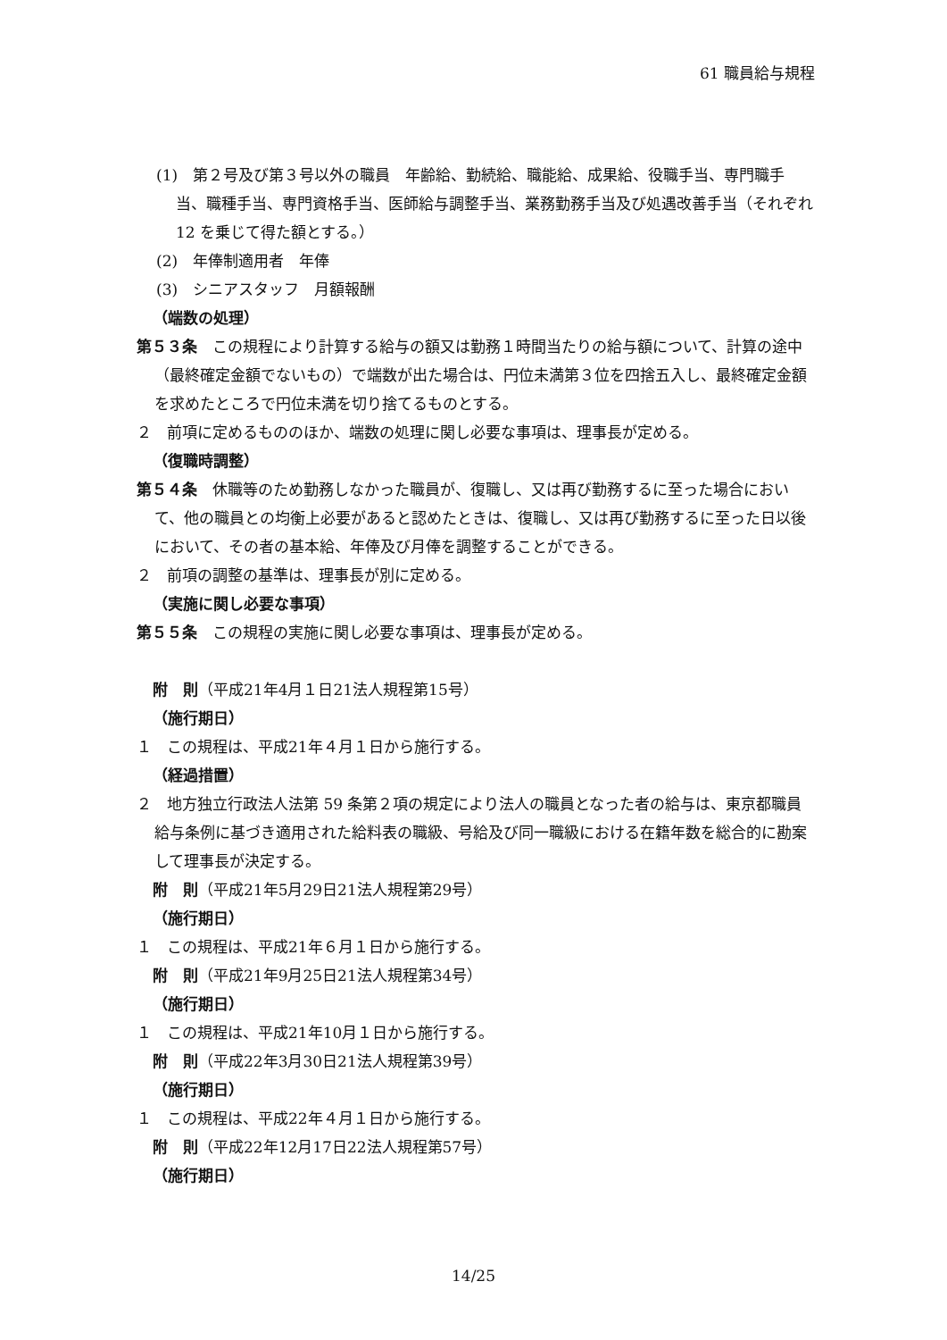61 職員給与規程
(1)　第２号及び第３号以外の職員　年齢給、勤続給、職能給、成果給、役職手当、専門職手当、職種手当、専門資格手当、医師給与調整手当、業務勤務手当及び処遇改善手当（それぞれ 12 を乗じて得た額とする。）
(2)　年俸制適用者　年俸
(3)　シニアスタッフ　月額報酬
（端数の処理）
第５３条　この規程により計算する給与の額又は勤務１時間当たりの給与額について、計算の途中（最終確定金額でないもの）で端数が出た場合は、円位未満第３位を四捨五入し、最終確定金額を求めたところで円位未満を切り捨てるものとする。
２　前項に定めるもののほか、端数の処理に関し必要な事項は、理事長が定める。
（復職時調整）
第５４条　休職等のため勤務しなかった職員が、復職し、又は再び勤務するに至った場合において、他の職員との均衡上必要があると認めたときは、復職し、又は再び勤務するに至った日以後において、その者の基本給、年俸及び月俸を調整することができる。
２　前項の調整の基準は、理事長が別に定める。
（実施に関し必要な事項）
第５５条　この規程の実施に関し必要な事項は、理事長が定める。
附　則（平成21年4月１日21法人規程第15号）
（施行期日）
１　この規程は、平成21年４月１日から施行する。
（経過措置）
２　地方独立行政法人法第 59 条第２項の規定により法人の職員となった者の給与は、東京都職員給与条例に基づき適用された給料表の職級、号給及び同一職級における在籍年数を総合的に勘案して理事長が決定する。
附　則（平成21年5月29日21法人規程第29号）
（施行期日）
１　この規程は、平成21年６月１日から施行する。
附　則（平成21年9月25日21法人規程第34号）
（施行期日）
１　この規程は、平成21年10月１日から施行する。
附　則（平成22年3月30日21法人規程第39号）
（施行期日）
１　この規程は、平成22年４月１日から施行する。
附　則（平成22年12月17日22法人規程第57号）
（施行期日）
14/25